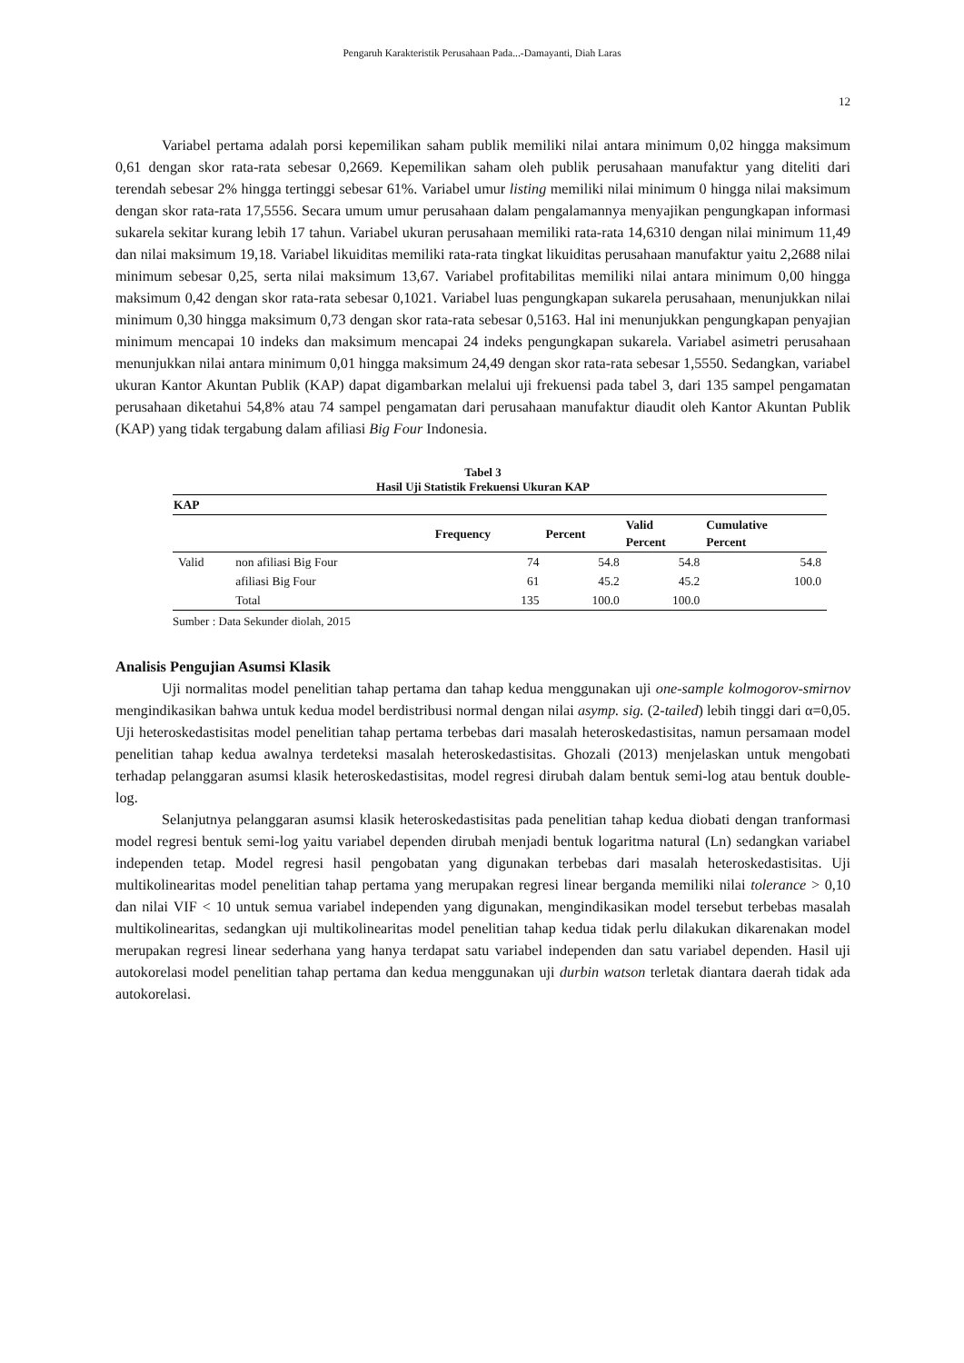Pengaruh Karakteristik Perusahaan Pada...-Damayanti, Diah Laras
12
Variabel pertama adalah porsi kepemilikan saham publik memiliki nilai antara minimum 0,02 hingga maksimum 0,61 dengan skor rata-rata sebesar 0,2669. Kepemilikan saham oleh publik perusahaan manufaktur yang diteliti dari terendah sebesar 2% hingga tertinggi sebesar 61%. Variabel umur listing memiliki nilai minimum 0 hingga nilai maksimum dengan skor rata-rata 17,5556. Secara umum umur perusahaan dalam pengalamannya menyajikan pengungkapan informasi sukarela sekitar kurang lebih 17 tahun. Variabel ukuran perusahaan memiliki rata-rata 14,6310 dengan nilai minimum 11,49 dan nilai maksimum 19,18. Variabel likuiditas memiliki rata-rata tingkat likuiditas perusahaan manufaktur yaitu 2,2688 nilai minimum sebesar 0,25, serta nilai maksimum 13,67. Variabel profitabilitas memiliki nilai antara minimum 0,00 hingga maksimum 0,42 dengan skor rata-rata sebesar 0,1021. Variabel luas pengungkapan sukarela perusahaan, menunjukkan nilai minimum 0,30 hingga maksimum 0,73 dengan skor rata-rata sebesar 0,5163. Hal ini menunjukkan pengungkapan penyajian minimum mencapai 10 indeks dan maksimum mencapai 24 indeks pengungkapan sukarela. Variabel asimetri perusahaan menunjukkan nilai antara minimum 0,01 hingga maksimum 24,49 dengan skor rata-rata sebesar 1,5550. Sedangkan, variabel ukuran Kantor Akuntan Publik (KAP) dapat digambarkan melalui uji frekuensi pada tabel 3, dari 135 sampel pengamatan perusahaan diketahui 54,8% atau 74 sampel pengamatan dari perusahaan manufaktur diaudit oleh Kantor Akuntan Publik (KAP) yang tidak tergabung dalam afiliasi Big Four Indonesia.
Tabel 3
Hasil Uji Statistik Frekuensi Ukuran KAP
| KAP | | | | | |
| --- | --- | --- | --- | --- | --- |
| | | Frequency | Percent | Valid Percent | Cumulative Percent |
| Valid | non afiliasi Big Four | 74 | 54.8 | 54.8 | 54.8 |
| | afiliasi Big Four | 61 | 45.2 | 45.2 | 100.0 |
| | Total | 135 | 100.0 | 100.0 | |
Sumber : Data Sekunder diolah, 2015
Analisis Pengujian Asumsi Klasik
Uji normalitas model penelitian tahap pertama dan tahap kedua menggunakan uji one-sample kolmogorov-smirnov mengindikasikan bahwa untuk kedua model berdistribusi normal dengan nilai asymp. sig. (2-tailed) lebih tinggi dari α=0,05. Uji heteroskedastisitas model penelitian tahap pertama terbebas dari masalah heteroskedastisitas, namun persamaan model penelitian tahap kedua awalnya terdeteksi masalah heteroskedastisitas. Ghozali (2013) menjelaskan untuk mengobati terhadap pelanggaran asumsi klasik heteroskedastisitas, model regresi dirubah dalam bentuk semi-log atau bentuk double-log.
Selanjutnya pelanggaran asumsi klasik heteroskedastisitas pada penelitian tahap kedua diobati dengan tranformasi model regresi bentuk semi-log yaitu variabel dependen dirubah menjadi bentuk logaritma natural (Ln) sedangkan variabel independen tetap. Model regresi hasil pengobatan yang digunakan terbebas dari masalah heteroskedastisitas. Uji multikolinearitas model penelitian tahap pertama yang merupakan regresi linear berganda memiliki nilai tolerance > 0,10 dan nilai VIF < 10 untuk semua variabel independen yang digunakan, mengindikasikan model tersebut terbebas masalah multikolinearitas, sedangkan uji multikolinearitas model penelitian tahap kedua tidak perlu dilakukan dikarenakan model merupakan regresi linear sederhana yang hanya terdapat satu variabel independen dan satu variabel dependen. Hasil uji autokorelasi model penelitian tahap pertama dan kedua menggunakan uji durbin watson terletak diantara daerah tidak ada autokorelasi.